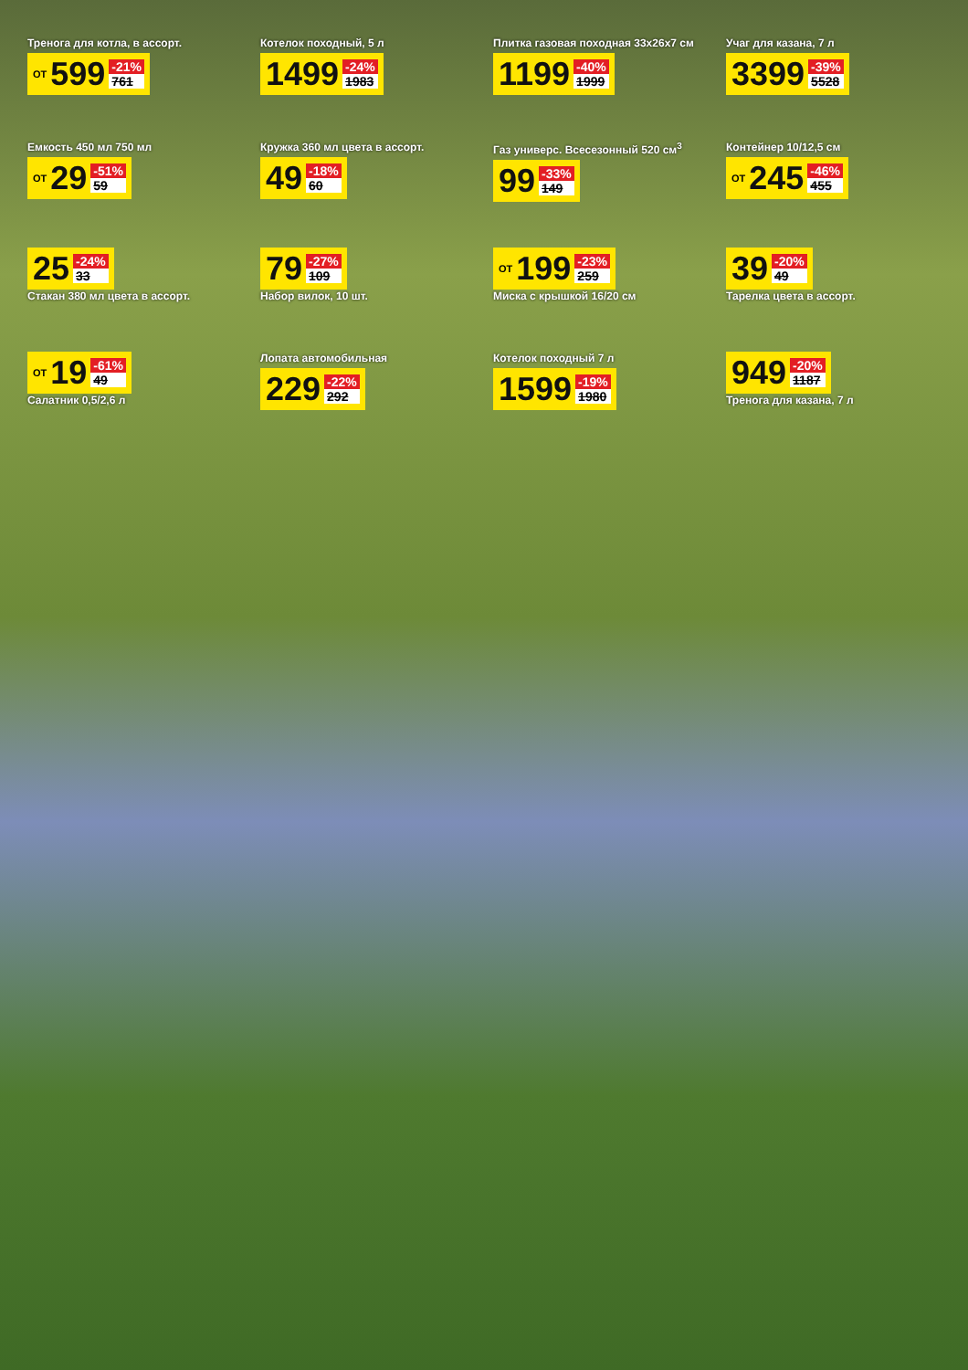Тренога для котла, в ассорт.
ОТ 599 -21%
761
Котелок походный, 5 л
1499 -24%
1983
Плитка газовая походная 33x26x7 см
1199 -40%
1999
Учаг для казана, 7 л
3399 -39%
5528
Емкость 450 мл 750 мл
ОТ 29 -51%
59
Кружка 360 мл цвета в ассорт.
49 -18%
60
Газ универс. Всесезонный 520 см<sup>3</sup>
99 -33%
149
Контейнер 10/12,5 см
ОТ 245 -46%
455
25 -24%
33
Стакан 380 мл цвета в ассорт.
79 -27%
109
Набор вилок, 10 шт.
ОТ 199 -23%
259
Миска с крышкой 16/20 см
39 -20%
49
Тарелка цвета в ассорт.
ОТ 19 -61%
49
Салатник 0,5/2,6 л
Лопата автомобильная
229 -22%
292
Котелок походный 7 л
1599 -19%
1980
949 -20%
1187
Тренога для казана, 7 л